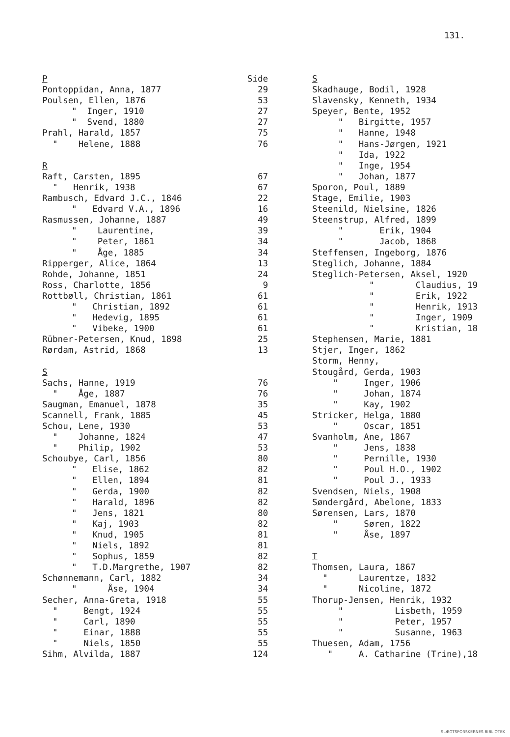131.
| P | Side |
| Pontoppidan, Anna, 1877 | 29 |
| Poulsen, Ellen, 1876 | 53 |
| " Inger, 1910 | 27 |
| " Svend, 1880 | 27 |
| Prahl, Harald, 1857 | 75 |
| " Helene, 1888 | 76 |
| R | |
| Raft, Carsten, 1895 | 67 |
| " Henrik, 1938 | 67 |
| Rambusch, Edvard J.C., 1846 | 22 |
| " Edvard V.A., 1896 | 16 |
| Rasmussen, Johanne, 1887 | 49 |
| " Laurentine, | 39 |
| " Peter, 1861 | 34 |
| " Åge, 1885 | 34 |
| Ripperger, Alice, 1864 | 13 |
| Rohde, Johanne, 1851 | 24 |
| Ross, Charlotte, 1856 | 9 |
| Rottbøll, Christian, 1861 | 61 |
| " Christian, 1892 | 61 |
| " Hedevig, 1895 | 61 |
| " Vibeke, 1900 | 61 |
| Rübner-Petersen, Knud, 1898 | 25 |
| Rørdam, Astrid, 1868 | 13 |
| S | |
| Sachs, Hanne, 1919 | 76 |
| " Åge, 1887 | 76 |
| Saugman, Emanuel, 1878 | 35 |
| Scannell, Frank, 1885 | 45 |
| Schou, Lene, 1930 | 53 |
| " Johanne, 1824 | 47 |
| " Philip, 1902 | 53 |
| Schoubye, Carl, 1856 | 80 |
| " Elise, 1862 | 82 |
| " Ellen, 1894 | 81 |
| " Gerda, 1900 | 82 |
| " Harald, 1896 | 82 |
| " Jens, 1821 | 80 |
| " Kaj, 1903 | 82 |
| " Knud, 1905 | 81 |
| " Niels, 1892 | 81 |
| " Sophus, 1859 | 82 |
| " T.D.Margrethe, 1907 | 82 |
| Schønnemann, Carl, 1882 | 34 |
| " Åse, 1904 | 34 |
| Secher, Anna-Greta, 1918 | 55 |
| " Bengt, 1924 | 55 |
| " Carl, 1890 | 55 |
| " Einar, 1888 | 55 |
| " Niels, 1850 | 55 |
| Sihm, Alvilda, 1887 | 124 |
| S |
| Skadhauge, Bodil, 1928 |
| Slavensky, Kenneth, 1934 |
| Speyer, Bente, 1952 |
| " Birgitte, 1957 |
| " Hanne, 1948 |
| " Hans-Jørgen, 1921 |
| " Ida, 1922 |
| " Inge, 1954 |
| " Johan, 1877 |
| Sporon, Poul, 1889 |
| Stage, Emilie, 1903 |
| Steenild, Nielsine, 1826 |
| Steenstrup, Alfred, 1899 |
| " Erik, 1904 |
| " Jacob, 1868 |
| Steffensen, Ingeborg, 1876 |
| Steglich, Johanne, 1884 |
| Steglich-Petersen, Aksel, 1920 |
| " Claudius, 19 |
| " Erik, 1922 |
| " Henrik, 1913 |
| " Inger, 1909 |
| " Kristian, 18 |
| Stephensen, Marie, 1881 |
| Stjer, Inger, 1862 |
| Storm, Henny, |
| Stougård, Gerda, 1903 |
| " Inger, 1906 |
| " Johan, 1874 |
| " Kay, 1902 |
| Stricker, Helga, 1880 |
| " Oscar, 1851 |
| Svanholm, Ane, 1867 |
| " Jens, 1838 |
| " Pernille, 1930 |
| " Poul H.O., 1902 |
| " Poul J., 1933 |
| Svendsen, Niels, 1908 |
| Søndergård, Abelone, 1833 |
| Sørensen, Lars, 1870 |
| " Søren, 1822 |
| " Åse, 1897 |
| T |
| Thomsen, Laura, 1867 |
| " Laurentze, 1832 |
| " Nicoline, 1872 |
| Thorup-Jensen, Henrik, 1932 |
| " Lisbeth, 1959 |
| " Peter, 1957 |
| " Susanne, 1963 |
| Thuesen, Adam, 1756 |
| " A. Catharine (Trine),18 |
SLÆGTSFORSKERNES BIBLIOTEK